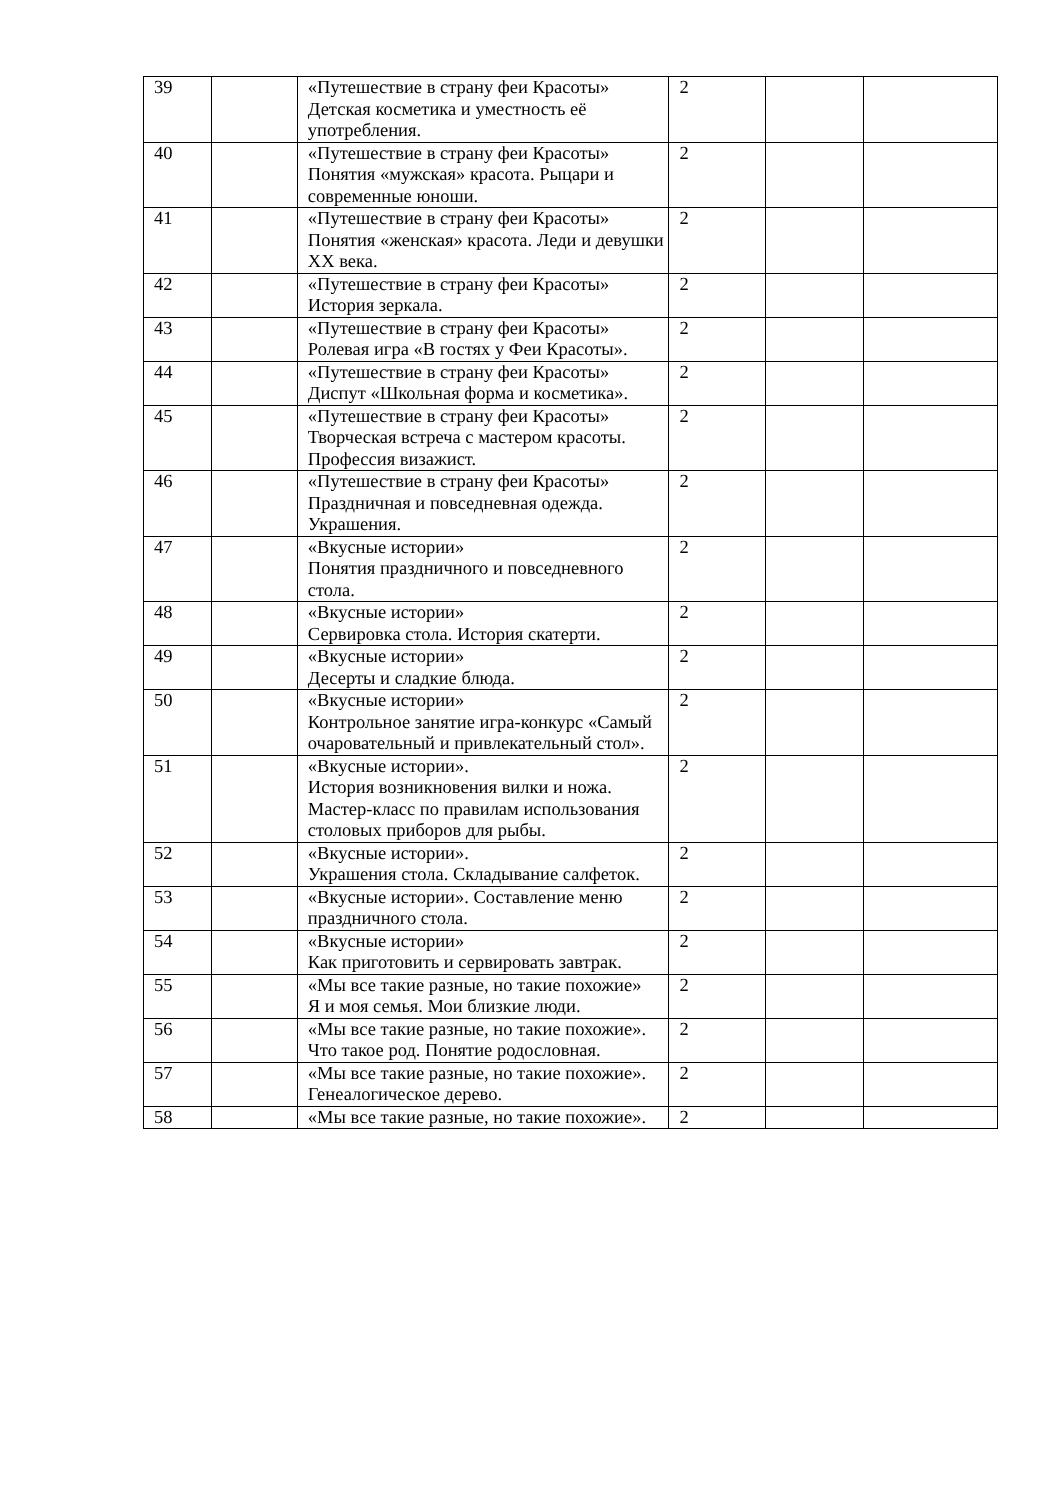| 39 | | «Путешествие в страну феи Красоты» Детская косметика и уместность её употребления. | 2 | | |
| 40 | | «Путешествие в страну феи Красоты» Понятия «мужская» красота. Рыцари и современные юноши. | 2 | | |
| 41 | | «Путешествие в страну феи Красоты» Понятия «женская» красота. Леди и девушки XX века. | 2 | | |
| 42 | | «Путешествие в страну феи Красоты» История зеркала. | 2 | | |
| 43 | | «Путешествие в страну феи Красоты» Ролевая игра «В гостях у Феи Красоты». | 2 | | |
| 44 | | «Путешествие в страну феи Красоты» Диспут «Школьная форма и косметика». | 2 | | |
| 45 | | «Путешествие в страну феи Красоты» Творческая встреча с мастером красоты. Профессия визажист. | 2 | | |
| 46 | | «Путешествие в страну феи Красоты» Праздничная и повседневная одежда. Украшения. | 2 | | |
| 47 | | «Вкусные истории» Понятия праздничного и повседневного стола. | 2 | | |
| 48 | | «Вкусные истории» Сервировка стола. История скатерти. | 2 | | |
| 49 | | «Вкусные истории» Десерты и сладкие блюда. | 2 | | |
| 50 | | «Вкусные истории» Контрольное занятие игра-конкурс «Самый очаровательный и привлекательный стол». | 2 | | |
| 51 | | «Вкусные истории». История возникновения вилки и ножа. Мастер-класс по правилам использования столовых приборов для рыбы. | 2 | | |
| 52 | | «Вкусные истории». Украшения стола. Складывание салфеток. | 2 | | |
| 53 | | «Вкусные истории». Составление меню праздничного стола. | 2 | | |
| 54 | | «Вкусные истории» Как приготовить и сервировать завтрак. | 2 | | |
| 55 | | «Мы все такие разные, но такие похожие» Я и моя семья. Мои близкие люди. | 2 | | |
| 56 | | «Мы все такие разные, но такие похожие». Что такое род. Понятие родословная. | 2 | | |
| 57 | | «Мы все такие разные, но такие похожие». Генеалогическое дерево. | 2 | | |
| 58 | | «Мы все такие разные, но такие похожие». | 2 | | |